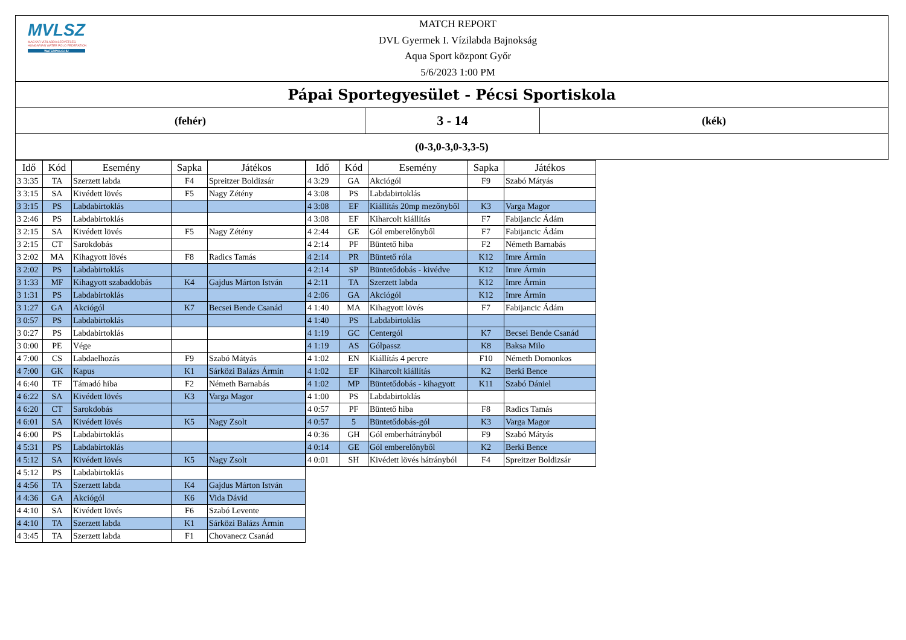MVLSZ
MAGYAR VÍZILABDA SZÖVETSÉG
HUNGARIAN WATER POLO FEDERATION
WATERPOLO.HU
MATCH REPORT
DVL Gyermek I. Vízilabda Bajnokság
Aqua Sport központ Győr
5/6/2023 1:00 PM
Pápai Sportegyesület - Pécsi Sportiskola
(fehér)
3 - 14
(kék)
(0-3,0-3,0-3,3-5)
| Idő | Kód | Esemény | Sapka | Játékos |
| --- | --- | --- | --- | --- |
| 3 3:35 | TA | Szerzett labda | F4 | Spreitzer Boldizsár |
| 3 3:15 | SA | Kivédett lövés | F5 | Nagy Zétény |
| 3 3:15 | PS | Labdabirtoklás | | |
| 3 2:46 | PS | Labdabirtoklás | | |
| 3 2:15 | SA | Kivédett lövés | F5 | Nagy Zétény |
| 3 2:15 | CT | Sarokdobás | | |
| 3 2:02 | MA | Kihagyott lövés | F8 | Radics Tamás |
| 3 2:02 | PS | Labdabirtoklás | | |
| 3 1:33 | MF | Kihagyott szabaddobás | K4 | Gajdus Márton István |
| 3 1:31 | PS | Labdabirtoklás | | |
| 3 1:27 | GA | Akciógól | K7 | Becsei Bende Csanád |
| 3 0:57 | PS | Labdabirtoklás | | |
| 3 0:27 | PS | Labdabirtoklás | | |
| 3 0:00 | PE | Vége | | |
| 4 7:00 | CS | Labdaelhozás | F9 | Szabó Mátyás |
| 4 7:00 | GK | Kapus | K1 | Sárközi Balázs Ármin |
| 4 6:40 | TF | Támadó hiba | F2 | Németh Barnabás |
| 4 6:22 | SA | Kivédett lövés | K3 | Varga Magor |
| 4 6:20 | CT | Sarokdobás | | |
| 4 6:01 | SA | Kivédett lövés | K5 | Nagy Zsolt |
| 4 6:00 | PS | Labdabirtoklás | | |
| 4 5:31 | PS | Labdabirtoklás | | |
| 4 5:12 | SA | Kivédett lövés | K5 | Nagy Zsolt |
| 4 5:12 | PS | Labdabirtoklás | | |
| 4 4:56 | TA | Szerzett labda | K4 | Gajdus Márton István |
| 4 4:36 | GA | Akciógól | K6 | Vida Dávid |
| 4 4:10 | SA | Kivédett lövés | F6 | Szabó Levente |
| 4 4:10 | TA | Szerzett labda | K1 | Sárközi Balázs Ármin |
| 4 3:45 | TA | Szerzett labda | F1 | Chovanecz Csanád |
| Idő | Kód | Esemény | Sapka | Játékos |
| --- | --- | --- | --- | --- |
| 4 3:29 | GA | Akciógól | F9 | Szabó Mátyás |
| 4 3:08 | PS | Labdabirtoklás | | |
| 4 3:08 | EF | Kiállítás 20mp mezőnyből | K3 | Varga Magor |
| 4 3:08 | EF | Kiharcolt kiállítás | F7 | Fabijancic Ádám |
| 4 2:44 | GE | Gól emberelőnyből | F7 | Fabijancic Ádám |
| 4 2:14 | PF | Büntető hiba | F2 | Németh Barnabás |
| 4 2:14 | PR | Büntető róla | K12 | Imre Ármin |
| 4 2:14 | SP | Büntetődobás - kivédve | K12 | Imre Ármin |
| 4 2:11 | TA | Szerzett labda | K12 | Imre Ármin |
| 4 2:06 | GA | Akciógól | K12 | Imre Ármin |
| 4 1:40 | MA | Kihagyott lövés | F7 | Fabijancic Ádám |
| 4 1:40 | PS | Labdabirtoklás | | |
| 4 1:19 | GC | Centergól | K7 | Becsei Bende Csanád |
| 4 1:19 | AS | Gólpassz | K8 | Baksa Milo |
| 4 1:02 | EN | Kiállítás 4 percre | F10 | Németh Domonkos |
| 4 1:02 | EF | Kiharcolt kiállítás | K2 | Berki Bence |
| 4 1:02 | MP | Büntetődobás - kihagyott | K11 | Szabó Dániel |
| 4 1:00 | PS | Labdabirtoklás | | |
| 4 0:57 | PF | Büntető hiba | F8 | Radics Tamás |
| 4 0:57 | 5 | Büntetődobás-gól | K3 | Varga Magor |
| 4 0:36 | GH | Gól emberhátrányból | F9 | Szabó Mátyás |
| 4 0:14 | GE | Gól emberelőnyből | K2 | Berki Bence |
| 4 0:01 | SH | Kivédett lövés hátrányból | F4 | Spreitzer Boldizsár |